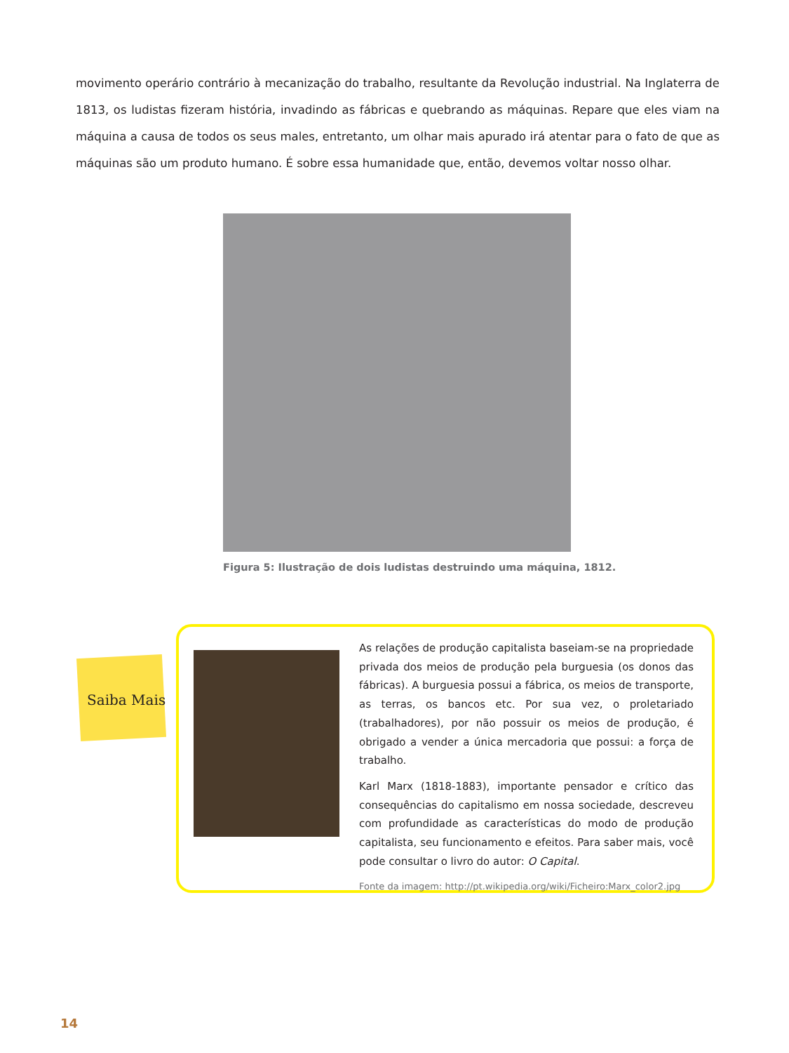movimento operário contrário à mecanização do trabalho, resultante da Revolução industrial. Na Inglaterra de 1813, os ludistas fizeram história, invadindo as fábricas e quebrando as máquinas. Repare que eles viam na máquina a causa de todos os seus males, entretanto, um olhar mais apurado irá atentar para o fato de que as máquinas são um produto humano. É sobre essa humanidade que, então, devemos voltar nosso olhar.
Figura 5: Ilustração de dois ludistas destruindo uma máquina, 1812.
Saiba Mais
As relações de produção capitalista baseiam-se na propriedade privada dos meios de produção pela burguesia (os donos das fábricas). A burguesia possui a fábrica, os meios de transporte, as terras, os bancos etc. Por sua vez, o proletariado (trabalhadores), por não possuir os meios de produção, é obrigado a vender a única mercadoria que possui: a força de trabalho.
Karl Marx (1818-1883), importante pensador e crítico das consequências do capitalismo em nossa sociedade, descreveu com profundidade as características do modo de produção capitalista, seu funcionamento e efeitos. Para saber mais, você pode consultar o livro do autor: O Capital.
Fonte da imagem: http://pt.wikipedia.org/wiki/Ficheiro:Marx_color2.jpg
14